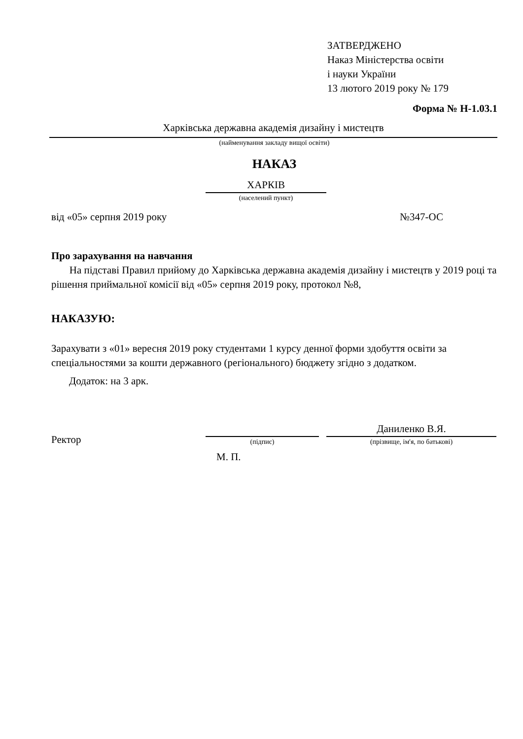ЗАТВЕРДЖЕНО
Наказ Міністерства освіти
і науки України
13 лютого 2019 року № 179
Форма № Н-1.03.1
Харківська державна академія дизайну і мистецтв
(найменування закладу вищої освіти)
НАКАЗ
ХАРКІВ
(населений пункт)
від «05» серпня 2019 року №347-ОС
Про зарахування на навчання
На підставі Правил прийому до Харківська державна академія дизайну і мистецтв у 2019 році та рішення приймальної комісії від «05» серпня 2019 року, протокол №8,
НАКАЗУЮ:
Зарахувати з «01» вересня 2019 року студентами 1 курсу денної форми здобуття освіти за спеціальностями за кошти державного (регіонального) бюджету згідно з додатком.
Додаток: на 3 арк.
Ректор
(підпис)
Даниленко В.Я.
(прізвище, ім'я, по батькові)
М. П.